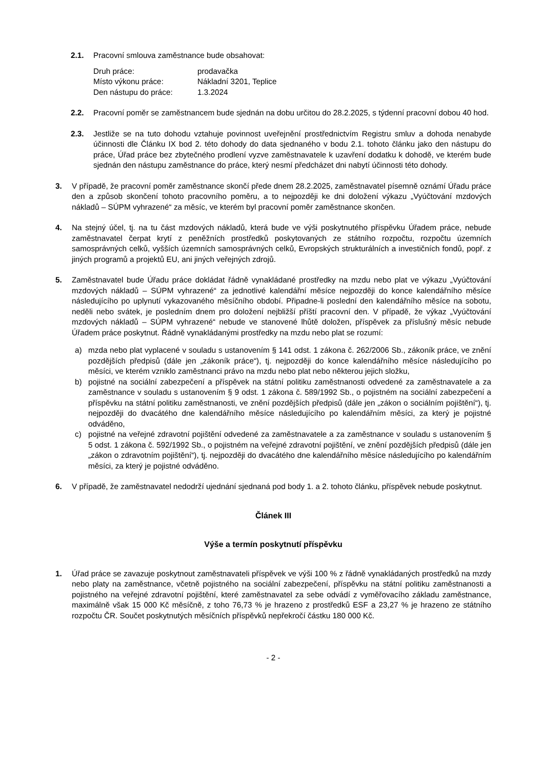2.1. Pracovní smlouva zaměstnance bude obsahovat:
| Druh práce: | prodavačka |
| Místo výkonu práce: | Nákladní 3201, Teplice |
| Den nástupu do práce: | 1.3.2024 |
2.2. Pracovní poměr se zaměstnancem bude sjednán na dobu určitou do 28.2.2025, s týdenní pracovní dobou 40 hod.
2.3. Jestliže se na tuto dohodu vztahuje povinnost uveřejnění prostřednictvím Registru smluv a dohoda nenabyde účinnosti dle Článku IX bod 2. této dohody do data sjednaného v bodu 2.1. tohoto článku jako den nástupu do práce, Úřad práce bez zbytečného prodlení vyzve zaměstnavatele k uzavření dodatku k dohodě, ve kterém bude sjednán den nástupu zaměstnance do práce, který nesmí předcházet dni nabytí účinnosti této dohody.
3. V případě, že pracovní poměr zaměstnance skončí přede dnem 28.2.2025, zaměstnavatel písemně oznámí Úřadu práce den a způsob skončení tohoto pracovního poměru, a to nejpozději ke dni doložení výkazu „Vyúčtování mzdových nákladů – SÚPM vyhrazené“ za měsíc, ve kterém byl pracovní poměr zaměstnance skončen.
4. Na stejný účel, tj. na tu část mzdových nákladů, která bude ve výši poskytnutého příspěvku Úřadem práce, nebude zaměstnavatel čerpat krytí z peněžních prostředků poskytovaných ze státního rozpočtu, rozpočtu územních samosprávných celků, vyšších územních samosprávných celků, Evropských strukturálních a investičních fondů, popř. z jiných programů a projektů EU, ani jiných veřejných zdrojů.
5. Zaměstnavatel bude Úřadu práce dokládat řádně vynakládané prostředky na mzdu nebo plat ve výkazu „Vyúčtování mzdových nákladů – SÚPM vyhrazené“ za jednotlivé kalendářní měsíce nejpozději do konce kalendářního měsíce následujícího po uplynutí vykazovaného měsíčního období. Připadne-li poslední den kalendářního měsíce na sobotu, neděli nebo svátek, je posledním dnem pro doložení nejbližší příští pracovní den. V případě, že výkaz „Vyúčtování mzdových nákladů – SÚPM vyhrazené“ nebude ve stanovené lhůtě doložen, příspěvek za příslušný měsíc nebude Úřadem práce poskytnut. Řádně vynakládanými prostředky na mzdu nebo plat se rozumí:
a) mzda nebo plat vyplacené v souladu s ustanovením § 141 odst. 1 zákona č. 262/2006 Sb., zákoník práce, ve znění pozdějších předpisů (dále jen „zákoník práce“), tj. nejpozději do konce kalendářního měsíce následujícího po měsíci, ve kterém vzniklo zaměstnanci právo na mzdu nebo plat nebo některou jejich složku,
b) pojistné na sociální zabezpečení a příspěvek na státní politiku zaměstnanosti odvedené za zaměstnavatele a za zaměstnance v souladu s ustanovením § 9 odst. 1 zákona č. 589/1992 Sb., o pojistném na sociální zabezpečení a příspěvku na státní politiku zaměstnanosti, ve znění pozdějších předpisů (dále jen „zákon o sociálním pojištění“), tj. nejpozději do dvacátého dne kalendářního měsíce následujícího po kalendářním měsíci, za který je pojistné odváděno,
c) pojistné na veřejné zdravotní pojištění odvedené za zaměstnavatele a za zaměstnance v souladu s ustanovením § 5 odst. 1 zákona č. 592/1992 Sb., o pojistném na veřejné zdravotní pojištění, ve znění pozdějších předpisů (dále jen „zákon o zdravotním pojištění“), tj. nejpozději do dvacátého dne kalendářního měsíce následujícího po kalendářním měsíci, za který je pojistné odváděno.
6. V případě, že zaměstnavatel nedodrží ujednání sjednaná pod body 1. a 2. tohoto článku, příspěvek nebude poskytnut.
Článek III
Výše a termín poskytnutí příspěvku
1. Úřad práce se zavazuje poskytnout zaměstnavateli příspěvek ve výši 100 % z řádně vynakládaných prostředků na mzdy nebo platy na zaměstnance, včetně pojistného na sociální zabezpečení, příspěvku na státní politiku zaměstnanosti a pojistného na veřejné zdravotní pojištění, které zaměstnavatel za sebe odvádí z vyměřovacího základu zaměstnance, maximálně však 15 000 Kč měsíčně, z toho 76,73 % je hrazeno z prostředků ESF a 23,27 % je hrazeno ze státního rozpočtu ČR. Součet poskytnutých měsíčních příspěvků nepřekročí částku 180 000 Kč.
- 2 -